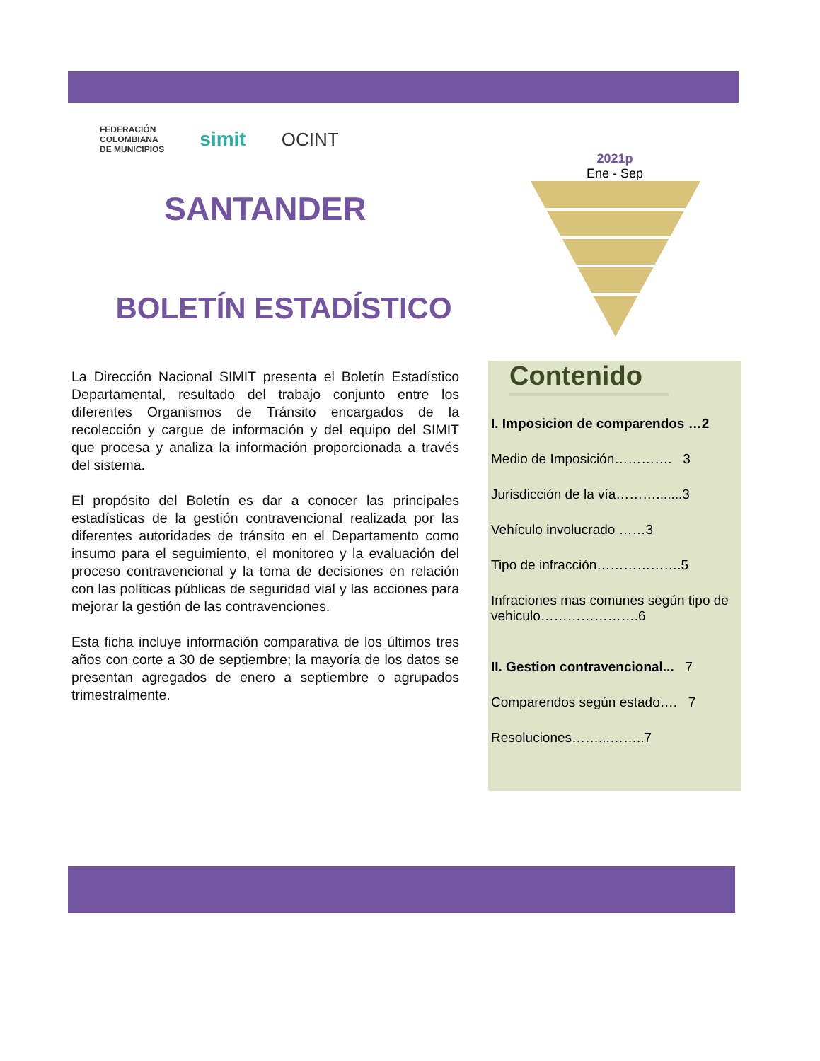FEDERACIÓN
COLOMBIANA
DE MUNICIPIOS simit OCINT
SANTANDER
BOLETÍN ESTADÍSTICO
La Dirección Nacional SIMIT presenta el Boletín Estadístico Departamental, resultado del trabajo conjunto entre los diferentes Organismos de Tránsito encargados de la recolección y cargue de información y del equipo del SIMIT que procesa y analiza la información proporcionada a través del sistema.
El propósito del Boletín es dar a conocer las principales estadísticas de la gestión contravencional realizada por las diferentes autoridades de tránsito en el Departamento como insumo para el seguimiento, el monitoreo y la evaluación del proceso contravencional y la toma de decisiones en relación con las políticas públicas de seguridad vial y las acciones para mejorar la gestión de las contravenciones.
Esta ficha incluye información comparativa de los últimos tres años con corte a 30 de septiembre; la mayoría de los datos se presentan agregados de enero a septiembre o agrupados trimestralmente.
2021p
Ene - Sep
Contenido
I. Imposicion de comparendos …2
Medio de Imposición…………. 3
Jurisdicción de la vía……….......3
Vehículo involucrado ……3
Tipo de infracción……………….5
Infraciones mas comunes según tipo de vehiculo………………….6
II. Gestion contravencional... 7
Comparendos según estado…. 7
Resoluciones……...……..7